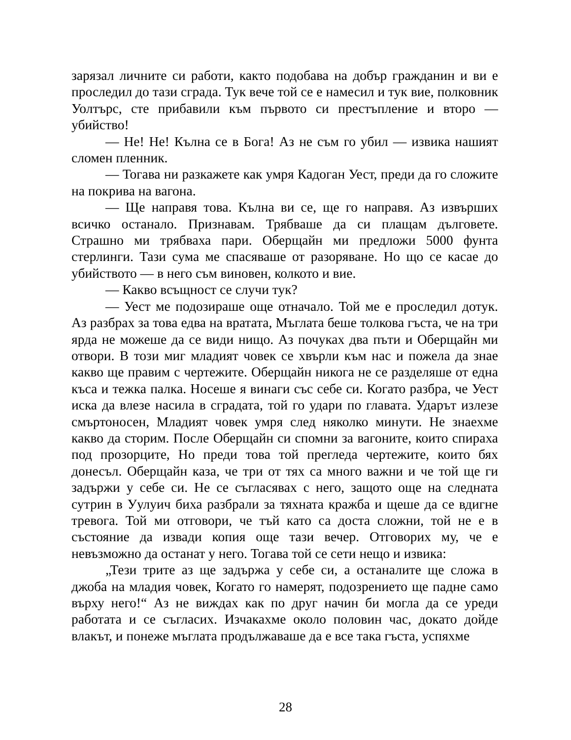зарязал личните си работи, както подобава на добър гражданин и ви е проследил до тази сграда. Тук вече той се е намесил и тук вие, полковник Уолтърс, сте прибавили към първото си престъпление и второ — убийство!
— Не! Не! Кълна се в Бога! Аз не съм го убил — извика нашият сломен пленник.
— Тогава ни разкажете как умря Кадоган Уест, преди да го сложите на покрива на вагона.
— Ще направя това. Кълна ви се, ще го направя. Аз извърших всичко останало. Признавам. Трябваше да си плащам дълговете. Страшно ми трябваха пари. Оберщайн ми предложи 5000 фунта стерлинги. Тази сума ме спасяваше от разоряване. Но що се касае до убийството — в него съм виновен, колкото и вие.
— Какво всъщност се случи тук?
— Уест ме подозираше още отначало. Той ме е проследил дотук. Аз разбрах за това едва на вратата, Мъглата беше толкова гъста, че на три ярда не можеше да се види нищо. Аз почуках два пъти и Оберщайн ми отвори. В този миг младият човек се хвърли към нас и пожела да знае какво ще правим с чертежите. Оберщайн никога не се разделяше от една къса и тежка палка. Носеше я винаги със себе си. Когато разбра, че Уест иска да влезе насила в сградата, той го удари по главата. Ударът излезе смъртоносен, Младият човек умря след няколко минути. Не знаехме какво да сторим. После Оберщайн си спомни за вагоните, които спираха под прозорците, Но преди това той прегледа чертежите, които бях донесъл. Оберщайн каза, че три от тях са много важни и че той ще ги задържи у себе си. Не се съгласявах с него, защото още на следната сутрин в Уулуич биха разбрали за тяхната кражба и щеше да се вдигне тревога. Той ми отговори, че тъй като са доста сложни, той не е в състояние да извади копия още тази вечер. Отговорих му, че е невъзможно да останат у него. Тогава той се сети нещо и извика:
„Тези трите аз ще задържа у себе си, а останалите ще сложа в джоба на младия човек, Когато го намерят, подозрението ще падне само върху него!“ Аз не виждах как по друг начин би могла да се уреди работата и се съгласих. Изчакахме около половин час, докато дойде влакът, и понеже мъглата продължаваше да е все така гъста, успяхме
28